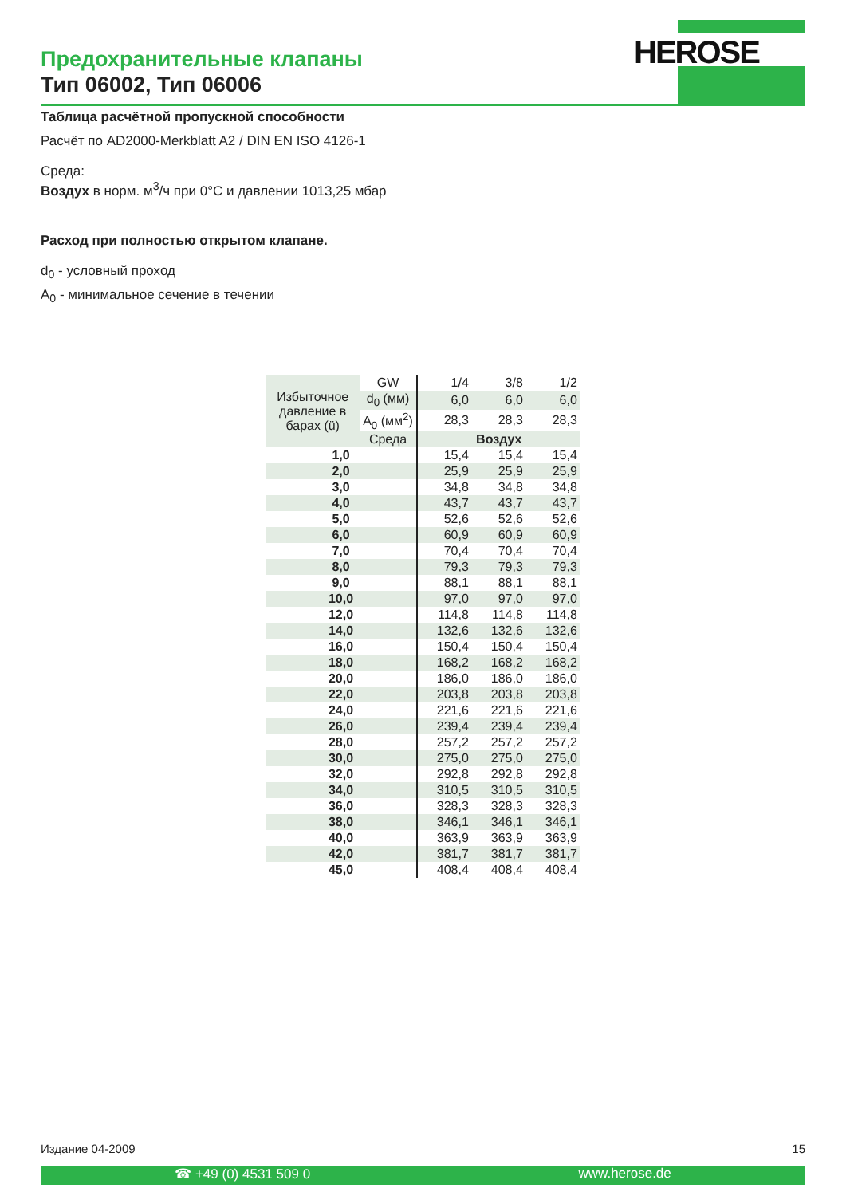Предохранительные клапаны
Тип 06002, Тип 06006
HEROSE
Таблица расчётной пропускной способности
Расчёт по AD2000-Merkblatt A2 / DIN EN ISO 4126-1
Среда:
Воздух в норм. м<sup>3</sup>/ч при 0°C и давлении 1013,25 мбар
Расход при полностью открытом клапане.
d<sub>0</sub> - условный проход
A<sub>0</sub> - минимальное сечение в течении
| Избыточное давление в барах (ü) | GW | 1/4 | 3/8 | 1/2 |
| | d<sub>0</sub> (мм) | 6,0 | 6,0 | 6,0 |
| | A<sub>0</sub> (мм<sup>2</sup>) | 28,3 | 28,3 | 28,3 |
| | Среда | Воздух | | |
| 1,0 | | 15,4 | 15,4 | 15,4 |
| 2,0 | | 25,9 | 25,9 | 25,9 |
| 3,0 | | 34,8 | 34,8 | 34,8 |
| 4,0 | | 43,7 | 43,7 | 43,7 |
| 5,0 | | 52,6 | 52,6 | 52,6 |
| 6,0 | | 60,9 | 60,9 | 60,9 |
| 7,0 | | 70,4 | 70,4 | 70,4 |
| 8,0 | | 79,3 | 79,3 | 79,3 |
| 9,0 | | 88,1 | 88,1 | 88,1 |
| 10,0 | | 97,0 | 97,0 | 97,0 |
| 12,0 | | 114,8 | 114,8 | 114,8 |
| 14,0 | | 132,6 | 132,6 | 132,6 |
| 16,0 | | 150,4 | 150,4 | 150,4 |
| 18,0 | | 168,2 | 168,2 | 168,2 |
| 20,0 | | 186,0 | 186,0 | 186,0 |
| 22,0 | | 203,8 | 203,8 | 203,8 |
| 24,0 | | 221,6 | 221,6 | 221,6 |
| 26,0 | | 239,4 | 239,4 | 239,4 |
| 28,0 | | 257,2 | 257,2 | 257,2 |
| 30,0 | | 275,0 | 275,0 | 275,0 |
| 32,0 | | 292,8 | 292,8 | 292,8 |
| 34,0 | | 310,5 | 310,5 | 310,5 |
| 36,0 | | 328,3 | 328,3 | 328,3 |
| 38,0 | | 346,1 | 346,1 | 346,1 |
| 40,0 | | 363,9 | 363,9 | 363,9 |
| 42,0 | | 381,7 | 381,7 | 381,7 |
| 45,0 | | 408,4 | 408,4 | 408,4 |
Издание 04-2009 15
☎ +49 (0) 4531 509 0 www.herose.de